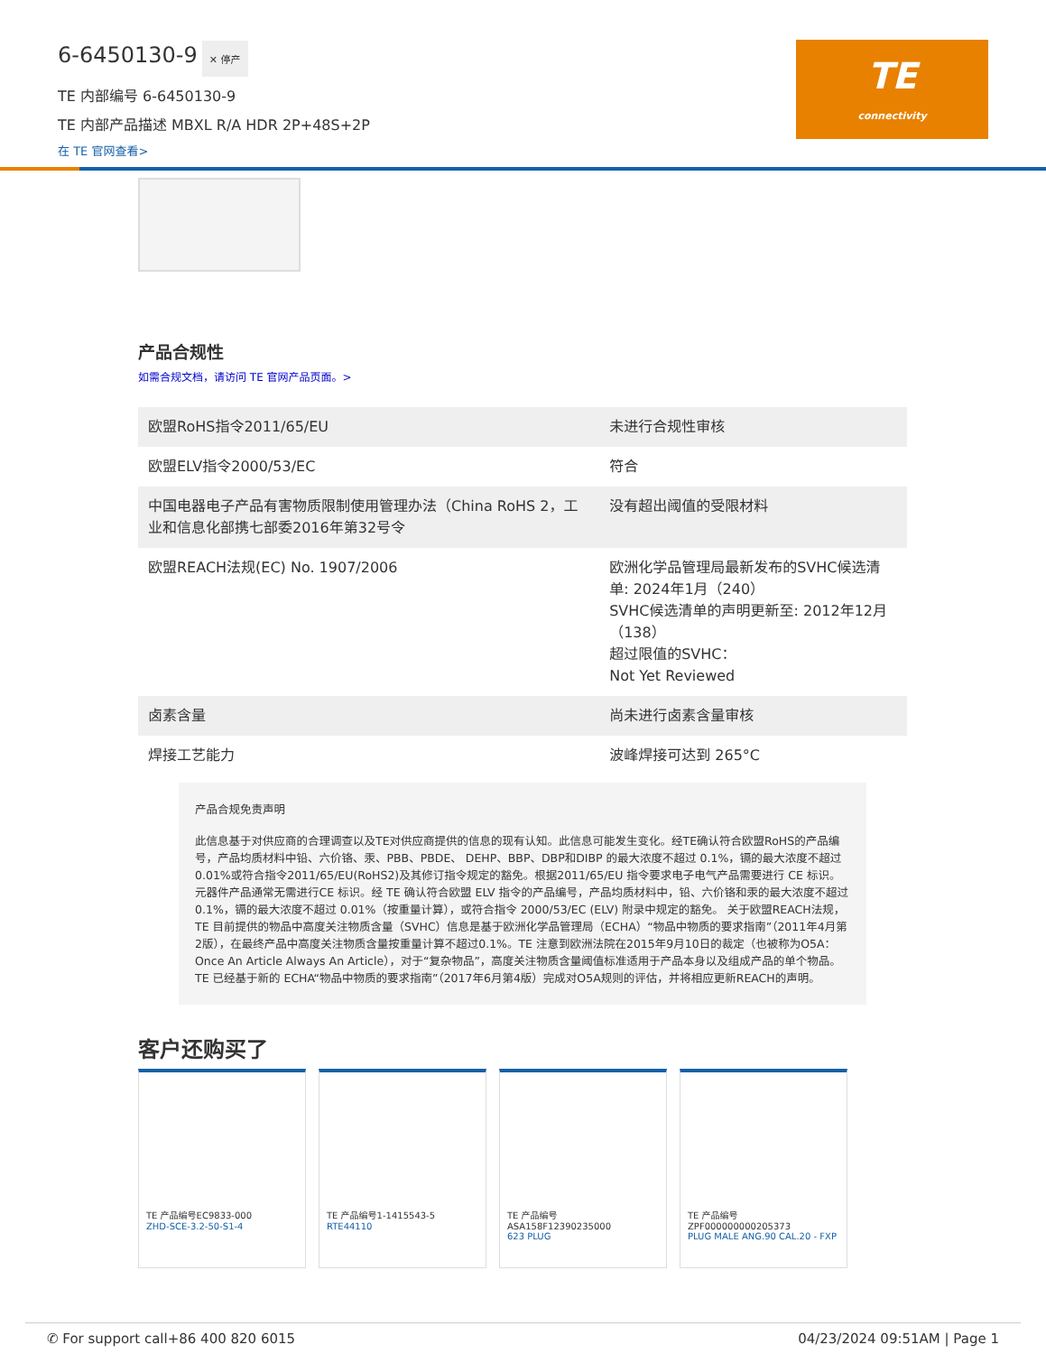6-6450130-9
✕ 停产
TE 内部编号 6-6450130-9
TE 内部产品描述 MBXL R/A HDR 2P+48S+2P
在 TE 官网查看>
TE
connectivity
产品合规性
如需合规文档，请访问 TE 官网产品页面。>
| 欧盟RoHS指令2011/65/EU | 未进行合规性审核 |
| 欧盟ELV指令2000/53/EC | 符合 |
| 中国电器电子产品有害物质限制使用管理办法（China RoHS 2，工业和信息化部携七部委2016年第32号令 | 没有超出阈值的受限材料 |
| 欧盟REACH法规(EC) No. 1907/2006 | 欧洲化学品管理局最新发布的SVHC候选清单: 2024年1月（240） SVHC候选清单的声明更新至: 2012年12月（138） 超过限值的SVHC： Not Yet Reviewed |
| 卤素含量 | 尚未进行卤素含量审核 |
| 焊接工艺能力 | 波峰焊接可达到 265°C |
产品合规免责声明
此信息基于对供应商的合理调查以及TE对供应商提供的信息的现有认知。此信息可能发生变化。经TE确认符合欧盟RoHS的产品编号，产品均质材料中铅、六价铬、汞、PBB、PBDE、 DEHP、BBP、DBP和DIBP 的最大浓度不超过 0.1%，镉的最大浓度不超过 0.01%或符合指令2011/65/EU(RoHS2)及其修订指令规定的豁免。根据2011/65/EU 指令要求电子电气产品需要进行 CE 标识。元器件产品通常无需进行CE 标识。经 TE 确认符合欧盟 ELV 指令的产品编号，产品均质材料中，铅、六价铬和汞的最大浓度不超过0.1%，镉的最大浓度不超过 0.01%（按重量计算），或符合指令 2000/53/EC (ELV) 附录中规定的豁免。 关于欧盟REACH法规，TE 目前提供的物品中高度关注物质含量（SVHC）信息是基于欧洲化学品管理局（ECHA）“物品中物质的要求指南”（2011年4月第2版），在最终产品中高度关注物质含量按重量计算不超过0.1%。TE 注意到欧洲法院在2015年9月10日的裁定（也被称为O5A：Once An Article Always An Article），对于“复杂物品”，高度关注物质含量阈值标准适用于产品本身以及组成产品的单个物品。TE 已经基于新的 ECHA“物品中物质的要求指南”（2017年6月第4版）完成对O5A规则的评估，并将相应更新REACH的声明。
客户还购买了
TE 产品编号EC9833-000
ZHD-SCE-3.2-50-S1-4
TE 产品编号1-1415543-5
RTE44110
TE 产品编号ASA158F12390235000
623 PLUG
TE 产品编号ZPF000000000205373
PLUG MALE ANG.90 CAL.20 - FXP
✆ For support call+86 400 820 6015 04/23/2024 09:51AM | Page 1